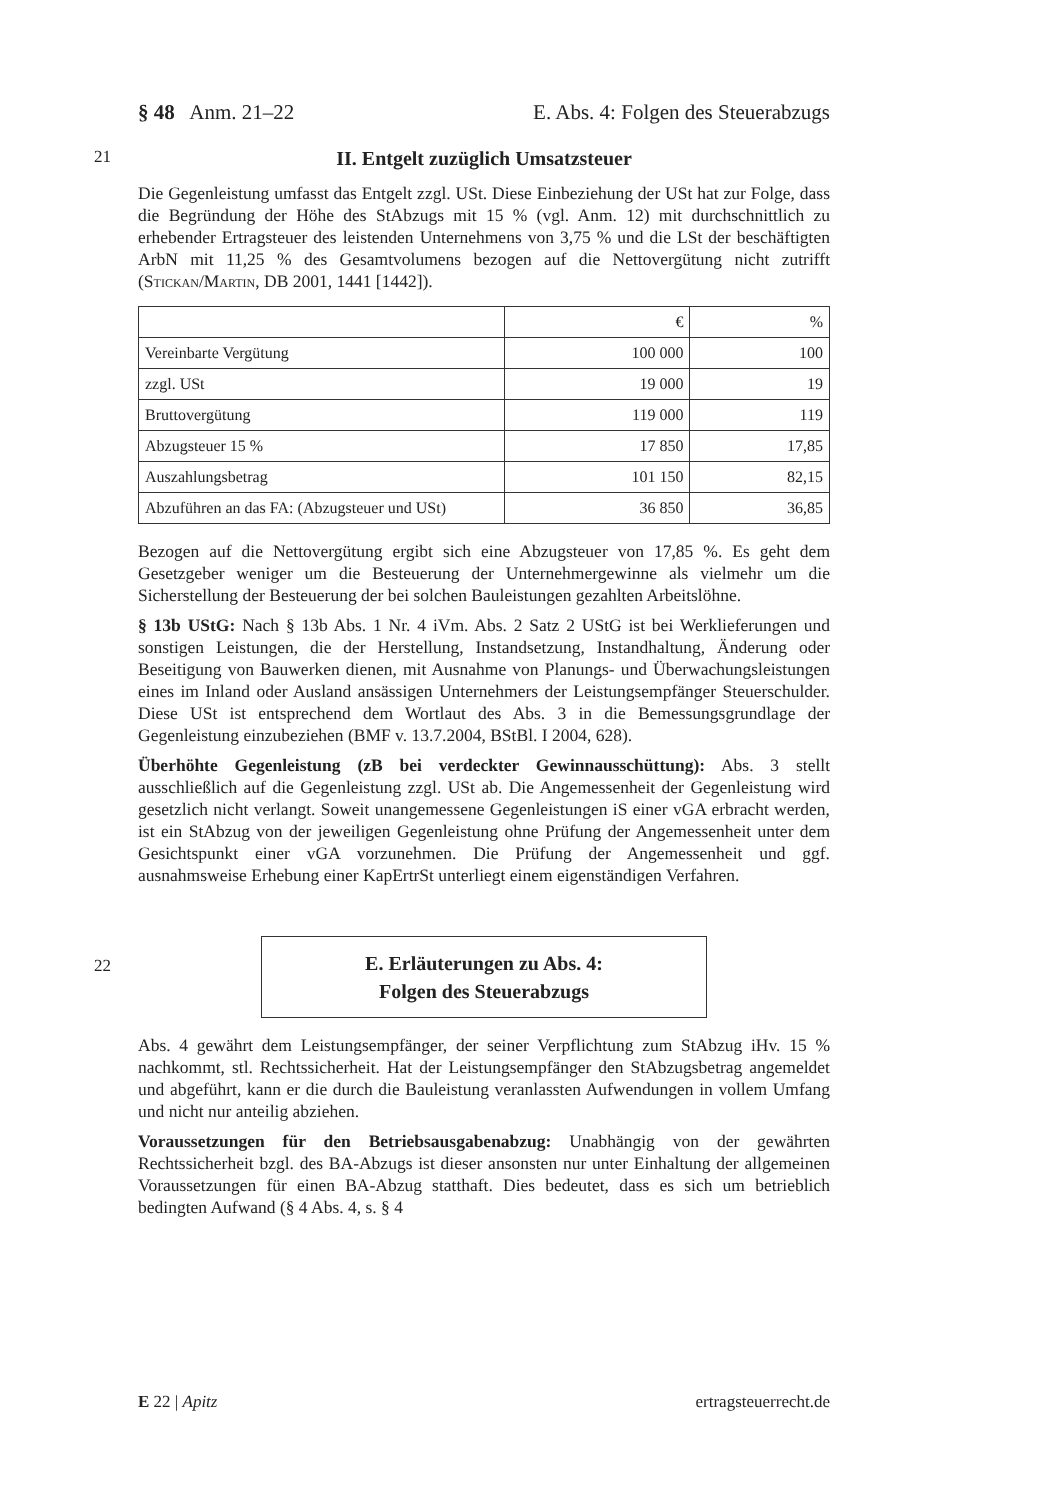§ 48 Anm. 21–22 E. Abs. 4: Folgen des Steuerabzugs
21
II. Entgelt zuzüglich Umsatzsteuer
Die Gegenleistung umfasst das Entgelt zzgl. USt. Diese Einbeziehung der USt hat zur Folge, dass die Begründung der Höhe des StAbzugs mit 15 % (vgl. Anm. 12) mit durchschnittlich zu erhebender Ertragsteuer des leistenden Unternehmens von 3,75 % und die LSt der beschäftigten ArbN mit 11,25 % des Gesamtvolumens bezogen auf die Nettovergütung nicht zutrifft (Stickan/Martin, DB 2001, 1441 [1442]).
| | € | % |
| Vereinbarte Vergütung | 100 000 | 100 |
| zzgl. USt | 19 000 | 19 |
| Bruttovergütung | 119 000 | 119 |
| Abzugsteuer 15 % | 17 850 | 17,85 |
| Auszahlungsbetrag | 101 150 | 82,15 |
| Abzuführen an das FA: (Abzugsteuer und USt) | 36 850 | 36,85 |
Bezogen auf die Nettovergütung ergibt sich eine Abzugsteuer von 17,85 %. Es geht dem Gesetzgeber weniger um die Besteuerung der Unternehmergewinne als vielmehr um die Sicherstellung der Besteuerung der bei solchen Bauleistungen gezahlten Arbeitslöhne.
§ 13b UStG: Nach § 13b Abs. 1 Nr. 4 iVm. Abs. 2 Satz 2 UStG ist bei Werklieferungen und sonstigen Leistungen, die der Herstellung, Instandsetzung, Instandhaltung, Änderung oder Beseitigung von Bauwerken dienen, mit Ausnahme von Planungs- und Überwachungsleistungen eines im Inland oder Ausland ansässigen Unternehmers der Leistungsempfänger Steuerschulder. Diese USt ist entsprechend dem Wortlaut des Abs. 3 in die Bemessungsgrundlage der Gegenleistung einzubeziehen (BMF v. 13.7.2004, BStBl. I 2004, 628).
Überhöhte Gegenleistung (zB bei verdeckter Gewinnausschüttung): Abs. 3 stellt ausschließlich auf die Gegenleistung zzgl. USt ab. Die Angemessenheit der Gegenleistung wird gesetzlich nicht verlangt. Soweit unangemessene Gegenleistungen iS einer vGA erbracht werden, ist ein StAbzug von der jeweiligen Gegenleistung ohne Prüfung der Angemessenheit unter dem Gesichtspunkt einer vGA vorzunehmen. Die Prüfung der Angemessenheit und ggf. ausnahmsweise Erhebung einer KapErtrSt unterliegt einem eigenständigen Verfahren.
22
E. Erläuterungen zu Abs. 4:
Folgen des Steuerabzugs
Abs. 4 gewährt dem Leistungsempfänger, der seiner Verpflichtung zum StAbzug iHv. 15 % nachkommt, stl. Rechtssicherheit. Hat der Leistungsempfänger den StAbzugsbetrag angemeldet und abgeführt, kann er die durch die Bauleistung veranlassten Aufwendungen in vollem Umfang und nicht nur anteilig abziehen.
Voraussetzungen für den Betriebsausgabenabzug: Unabhängig von der gewährten Rechtssicherheit bzgl. des BA-Abzugs ist dieser ansonsten nur unter Einhaltung der allgemeinen Voraussetzungen für einen BA-Abzug statthaft. Dies bedeutet, dass es sich um betrieblich bedingten Aufwand (§ 4 Abs. 4, s. § 4
E 22 | Apitz ertragsteuerrecht.de